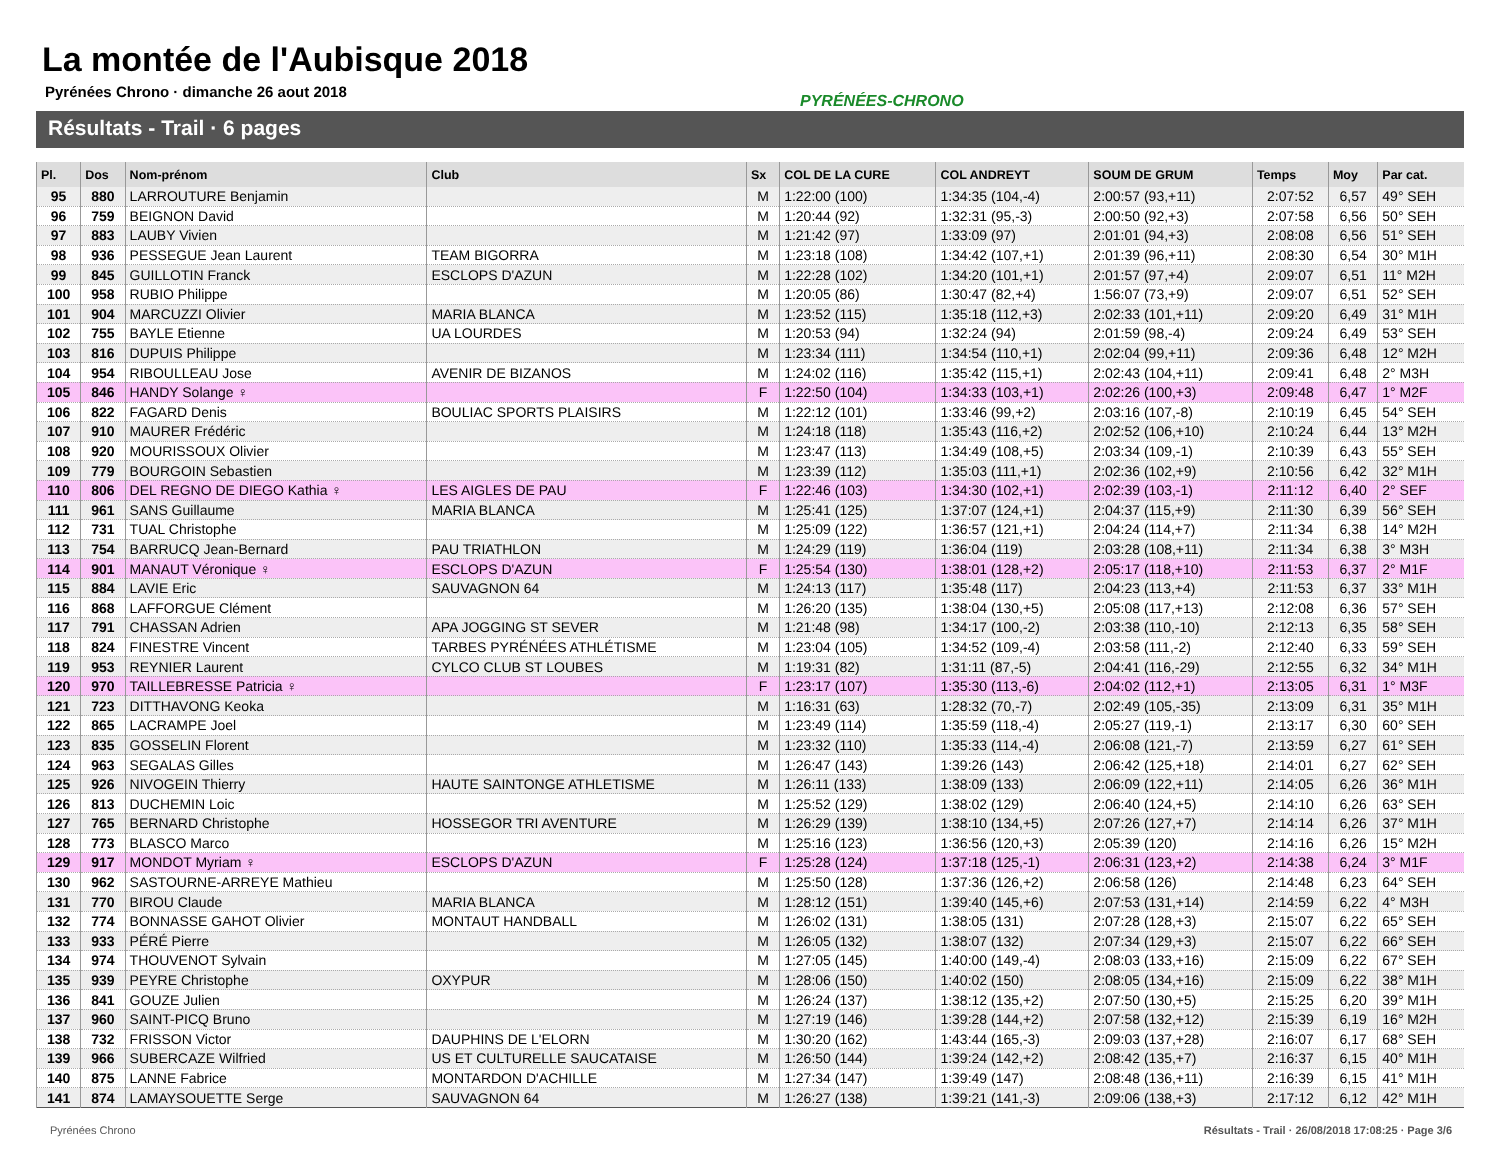La montée de l'Aubisque 2018
Pyrénées Chrono · dimanche 26 aout 2018
PYRÉNÉES-CHRONO
Résultats - Trail · 6 pages
| Pl. | Dos | Nom-prénom | Club | Sx | COL DE LA CURE | COL ANDREYT | SOUM DE GRUM | Temps | Moy | Par cat. |
| --- | --- | --- | --- | --- | --- | --- | --- | --- | --- | --- |
| 95 | 880 | LARROUTURE Benjamin | | M | 1:22:00 (100) | 1:34:35 (104,-4) | 2:00:57 (93,+11) | 2:07:52 | 6,57 | 49° SEH |
| 96 | 759 | BEIGNON David | | M | 1:20:44 (92) | 1:32:31 (95,-3) | 2:00:50 (92,+3) | 2:07:58 | 6,56 | 50° SEH |
| 97 | 883 | LAUBY Vivien | | M | 1:21:42 (97) | 1:33:09 (97) | 2:01:01 (94,+3) | 2:08:08 | 6,56 | 51° SEH |
| 98 | 936 | PESSEGUE Jean Laurent | TEAM BIGORRA | M | 1:23:18 (108) | 1:34:42 (107,+1) | 2:01:39 (96,+11) | 2:08:30 | 6,54 | 30° M1H |
| 99 | 845 | GUILLOTIN Franck | ESCLOPS D'AZUN | M | 1:22:28 (102) | 1:34:20 (101,+1) | 2:01:57 (97,+4) | 2:09:07 | 6,51 | 11° M2H |
| 100 | 958 | RUBIO Philippe | | M | 1:20:05 (86) | 1:30:47 (82,+4) | 1:56:07 (73,+9) | 2:09:07 | 6,51 | 52° SEH |
| 101 | 904 | MARCUZZI Olivier | MARIA BLANCA | M | 1:23:52 (115) | 1:35:18 (112,+3) | 2:02:33 (101,+11) | 2:09:20 | 6,49 | 31° M1H |
| 102 | 755 | BAYLE Etienne | UA LOURDES | M | 1:20:53 (94) | 1:32:24 (94) | 2:01:59 (98,-4) | 2:09:24 | 6,49 | 53° SEH |
| 103 | 816 | DUPUIS Philippe | | M | 1:23:34 (111) | 1:34:54 (110,+1) | 2:02:04 (99,+11) | 2:09:36 | 6,48 | 12° M2H |
| 104 | 954 | RIBOULLEAU Jose | AVENIR DE BIZANOS | M | 1:24:02 (116) | 1:35:42 (115,+1) | 2:02:43 (104,+11) | 2:09:41 | 6,48 | 2° M3H |
| 105 | 846 | HANDY Solange ♀ | | F | 1:22:50 (104) | 1:34:33 (103,+1) | 2:02:26 (100,+3) | 2:09:48 | 6,47 | 1° M2F |
| 106 | 822 | FAGARD Denis | BOULIAC SPORTS PLAISIRS | M | 1:22:12 (101) | 1:33:46 (99,+2) | 2:03:16 (107,-8) | 2:10:19 | 6,45 | 54° SEH |
| 107 | 910 | MAURER Frédéric | | M | 1:24:18 (118) | 1:35:43 (116,+2) | 2:02:52 (106,+10) | 2:10:24 | 6,44 | 13° M2H |
| 108 | 920 | MOURISSOUX Olivier | | M | 1:23:47 (113) | 1:34:49 (108,+5) | 2:03:34 (109,-1) | 2:10:39 | 6,43 | 55° SEH |
| 109 | 779 | BOURGOIN Sebastien | | M | 1:23:39 (112) | 1:35:03 (111,+1) | 2:02:36 (102,+9) | 2:10:56 | 6,42 | 32° M1H |
| 110 | 806 | DEL REGNO DE DIEGO Kathia ♀ | LES AIGLES DE PAU | F | 1:22:46 (103) | 1:34:30 (102,+1) | 2:02:39 (103,-1) | 2:11:12 | 6,40 | 2° SEF |
| 111 | 961 | SANS Guillaume | MARIA BLANCA | M | 1:25:41 (125) | 1:37:07 (124,+1) | 2:04:37 (115,+9) | 2:11:30 | 6,39 | 56° SEH |
| 112 | 731 | TUAL Christophe | | M | 1:25:09 (122) | 1:36:57 (121,+1) | 2:04:24 (114,+7) | 2:11:34 | 6,38 | 14° M2H |
| 113 | 754 | BARRUCQ Jean-Bernard | PAU TRIATHLON | M | 1:24:29 (119) | 1:36:04 (119) | 2:03:28 (108,+11) | 2:11:34 | 6,38 | 3° M3H |
| 114 | 901 | MANAUT Véronique ♀ | ESCLOPS D'AZUN | F | 1:25:54 (130) | 1:38:01 (128,+2) | 2:05:17 (118,+10) | 2:11:53 | 6,37 | 2° M1F |
| 115 | 884 | LAVIE Eric | SAUVAGNON 64 | M | 1:24:13 (117) | 1:35:48 (117) | 2:04:23 (113,+4) | 2:11:53 | 6,37 | 33° M1H |
| 116 | 868 | LAFFORGUE Clément | | M | 1:26:20 (135) | 1:38:04 (130,+5) | 2:05:08 (117,+13) | 2:12:08 | 6,36 | 57° SEH |
| 117 | 791 | CHASSAN Adrien | APA JOGGING ST SEVER | M | 1:21:48 (98) | 1:34:17 (100,-2) | 2:03:38 (110,-10) | 2:12:13 | 6,35 | 58° SEH |
| 118 | 824 | FINESTRE Vincent | TARBES PYRÉNÉES ATHLÉTISME | M | 1:23:04 (105) | 1:34:52 (109,-4) | 2:03:58 (111,-2) | 2:12:40 | 6,33 | 59° SEH |
| 119 | 953 | REYNIER Laurent | CYLCO CLUB ST LOUBES | M | 1:19:31 (82) | 1:31:11 (87,-5) | 2:04:41 (116,-29) | 2:12:55 | 6,32 | 34° M1H |
| 120 | 970 | TAILLEBRESSE Patricia ♀ | | F | 1:23:17 (107) | 1:35:30 (113,-6) | 2:04:02 (112,+1) | 2:13:05 | 6,31 | 1° M3F |
| 121 | 723 | DITTHAVONG Keoka | | M | 1:16:31 (63) | 1:28:32 (70,-7) | 2:02:49 (105,-35) | 2:13:09 | 6,31 | 35° M1H |
| 122 | 865 | LACRAMPE Joel | | M | 1:23:49 (114) | 1:35:59 (118,-4) | 2:05:27 (119,-1) | 2:13:17 | 6,30 | 60° SEH |
| 123 | 835 | GOSSELIN Florent | | M | 1:23:32 (110) | 1:35:33 (114,-4) | 2:06:08 (121,-7) | 2:13:59 | 6,27 | 61° SEH |
| 124 | 963 | SEGALAS Gilles | | M | 1:26:47 (143) | 1:39:26 (143) | 2:06:42 (125,+18) | 2:14:01 | 6,27 | 62° SEH |
| 125 | 926 | NIVOGEIN Thierry | HAUTE SAINTONGE ATHLETISME | M | 1:26:11 (133) | 1:38:09 (133) | 2:06:09 (122,+11) | 2:14:05 | 6,26 | 36° M1H |
| 126 | 813 | DUCHEMIN Loic | | M | 1:25:52 (129) | 1:38:02 (129) | 2:06:40 (124,+5) | 2:14:10 | 6,26 | 63° SEH |
| 127 | 765 | BERNARD Christophe | HOSSEGOR TRI AVENTURE | M | 1:26:29 (139) | 1:38:10 (134,+5) | 2:07:26 (127,+7) | 2:14:14 | 6,26 | 37° M1H |
| 128 | 773 | BLASCO Marco | | M | 1:25:16 (123) | 1:36:56 (120,+3) | 2:05:39 (120) | 2:14:16 | 6,26 | 15° M2H |
| 129 | 917 | MONDOT Myriam ♀ | ESCLOPS D'AZUN | F | 1:25:28 (124) | 1:37:18 (125,-1) | 2:06:31 (123,+2) | 2:14:38 | 6,24 | 3° M1F |
| 130 | 962 | SASTOURNE-ARREYE Mathieu | | M | 1:25:50 (128) | 1:37:36 (126,+2) | 2:06:58 (126) | 2:14:48 | 6,23 | 64° SEH |
| 131 | 770 | BIROU Claude | MARIA BLANCA | M | 1:28:12 (151) | 1:39:40 (145,+6) | 2:07:53 (131,+14) | 2:14:59 | 6,22 | 4° M3H |
| 132 | 774 | BONNASSE GAHOT Olivier | MONTAUT HANDBALL | M | 1:26:02 (131) | 1:38:05 (131) | 2:07:28 (128,+3) | 2:15:07 | 6,22 | 65° SEH |
| 133 | 933 | PÉRÉ Pierre | | M | 1:26:05 (132) | 1:38:07 (132) | 2:07:34 (129,+3) | 2:15:07 | 6,22 | 66° SEH |
| 134 | 974 | THOUVENOT Sylvain | | M | 1:27:05 (145) | 1:40:00 (149,-4) | 2:08:03 (133,+16) | 2:15:09 | 6,22 | 67° SEH |
| 135 | 939 | PEYRE Christophe | OXYPUR | M | 1:28:06 (150) | 1:40:02 (150) | 2:08:05 (134,+16) | 2:15:09 | 6,22 | 38° M1H |
| 136 | 841 | GOUZE Julien | | M | 1:26:24 (137) | 1:38:12 (135,+2) | 2:07:50 (130,+5) | 2:15:25 | 6,20 | 39° M1H |
| 137 | 960 | SAINT-PICQ Bruno | | M | 1:27:19 (146) | 1:39:28 (144,+2) | 2:07:58 (132,+12) | 2:15:39 | 6,19 | 16° M2H |
| 138 | 732 | FRISSON Victor | DAUPHINS DE L'ELORN | M | 1:30:20 (162) | 1:43:44 (165,-3) | 2:09:03 (137,+28) | 2:16:07 | 6,17 | 68° SEH |
| 139 | 966 | SUBERCAZE Wilfried | US ET CULTURELLE SAUCATAISE | M | 1:26:50 (144) | 1:39:24 (142,+2) | 2:08:42 (135,+7) | 2:16:37 | 6,15 | 40° M1H |
| 140 | 875 | LANNE Fabrice | MONTARDON D'ACHILLE | M | 1:27:34 (147) | 1:39:49 (147) | 2:08:48 (136,+11) | 2:16:39 | 6,15 | 41° M1H |
| 141 | 874 | LAMAYSOUETTE Serge | SAUVAGNON 64 | M | 1:26:27 (138) | 1:39:21 (141,-3) | 2:09:06 (138,+3) | 2:17:12 | 6,12 | 42° M1H |
Pyrénées Chrono
Résultats - Trail · 26/08/2018 17:08:25 · Page 3/6